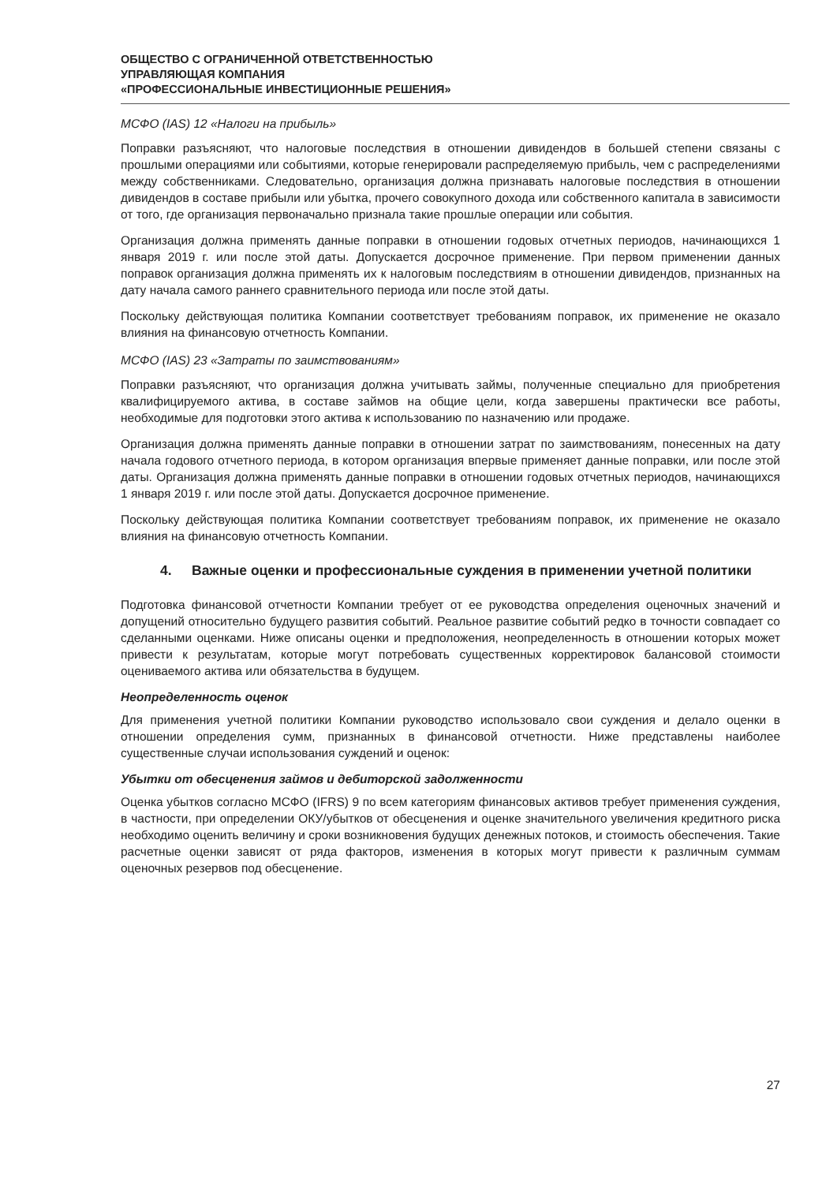ОБЩЕСТВО С ОГРАНИЧЕННОЙ ОТВЕТСТВЕННОСТЬЮ
УПРАВЛЯЮЩАЯ КОМПАНИЯ
«ПРОФЕССИОНАЛЬНЫЕ ИНВЕСТИЦИОННЫЕ РЕШЕНИЯ»
МСФО (IAS) 12 «Налоги на прибыль»
Поправки разъясняют, что налоговые последствия в отношении дивидендов в большей степени связаны с прошлыми операциями или событиями, которые генерировали распределяемую прибыль, чем с распределениями между собственниками. Следовательно, организация должна признавать налоговые последствия в отношении дивидендов в составе прибыли или убытка, прочего совокупного дохода или собственного капитала в зависимости от того, где организация первоначально признала такие прошлые операции или события.
Организация должна применять данные поправки в отношении годовых отчетных периодов, начинающихся 1 января 2019 г. или после этой даты. Допускается досрочное применение. При первом применении данных поправок организация должна применять их к налоговым последствиям в отношении дивидендов, признанных на дату начала самого раннего сравнительного периода или после этой даты.
Поскольку действующая политика Компании соответствует требованиям поправок, их применение не оказало влияния на финансовую отчетность Компании.
МСФО (IAS) 23 «Затраты по заимствованиям»
Поправки разъясняют, что организация должна учитывать займы, полученные специально для приобретения квалифицируемого актива, в составе займов на общие цели, когда завершены практически все работы, необходимые для подготовки этого актива к использованию по назначению или продаже.
Организация должна применять данные поправки в отношении затрат по заимствованиям, понесенных на дату начала годового отчетного периода, в котором организация впервые применяет данные поправки, или после этой даты. Организация должна применять данные поправки в отношении годовых отчетных периодов, начинающихся 1 января 2019 г. или после этой даты. Допускается досрочное применение.
Поскольку действующая политика Компании соответствует требованиям поправок, их применение не оказало влияния на финансовую отчетность Компании.
4. Важные оценки и профессиональные суждения в применении учетной политики
Подготовка финансовой отчетности Компании требует от ее руководства определения оценочных значений и допущений относительно будущего развития событий. Реальное развитие событий редко в точности совпадает со сделанными оценками. Ниже описаны оценки и предположения, неопределенность в отношении которых может привести к результатам, которые могут потребовать существенных корректировок балансовой стоимости оцениваемого актива или обязательства в будущем.
Неопределенность оценок
Для применения учетной политики Компании руководство использовало свои суждения и делало оценки в отношении определения сумм, признанных в финансовой отчетности. Ниже представлены наиболее существенные случаи использования суждений и оценок:
Убытки от обесценения займов и дебиторской задолженности
Оценка убытков согласно МСФО (IFRS) 9 по всем категориям финансовых активов требует применения суждения, в частности, при определении ОКУ/убытков от обесценения и оценке значительного увеличения кредитного риска необходимо оценить величину и сроки возникновения будущих денежных потоков, и стоимость обеспечения. Такие расчетные оценки зависят от ряда факторов, изменения в которых могут привести к различным суммам оценочных резервов под обесценение.
27